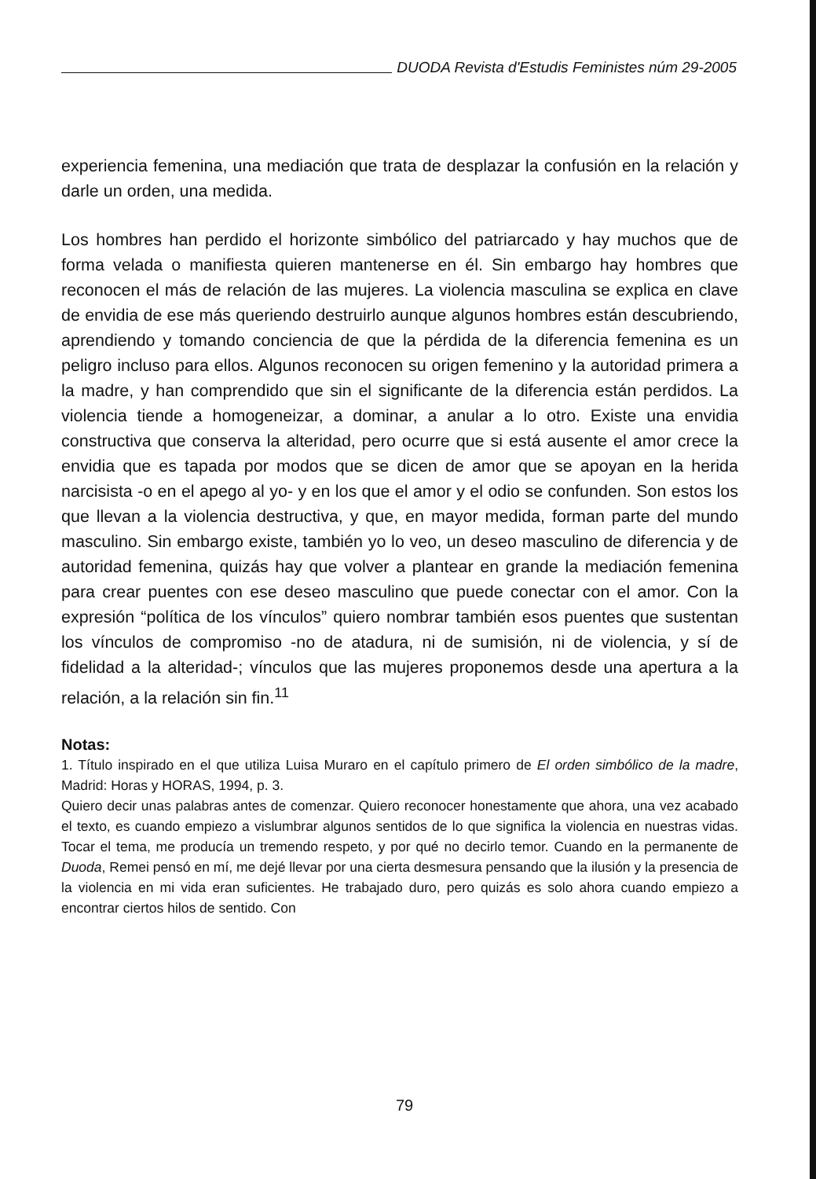DUODA Revista d'Estudis Feministes núm 29-2005
experiencia femenina, una mediación que trata de desplazar la confusión en la relación y darle un orden, una medida.
Los hombres han perdido el horizonte simbólico del patriarcado y hay muchos que de forma velada o manifiesta quieren mantenerse en él. Sin embargo hay hombres que reconocen el más de relación de las mujeres. La violencia masculina se explica en clave de envidia de ese más queriendo destruirlo aunque algunos hombres están descubriendo, aprendiendo y tomando conciencia de que la pérdida de la diferencia femenina es un peligro incluso para ellos. Algunos reconocen su origen femenino y la autoridad primera a la madre, y han comprendido que sin el significante de la diferencia están perdidos. La violencia tiende a homogeneizar, a dominar, a anular a lo otro. Existe una envidia constructiva que conserva la alteridad, pero ocurre que si está ausente el amor crece la envidia que es tapada por modos que se dicen de amor que se apoyan en la herida narcisista -o en el apego al yo- y en los que el amor y el odio se confunden. Son estos los que llevan a la violencia destructiva, y que, en mayor medida, forman parte del mundo masculino. Sin embargo existe, también yo lo veo, un deseo masculino de diferencia y de autoridad femenina, quizás hay que volver a plantear en grande la mediación femenina para crear puentes con ese deseo masculino que puede conectar con el amor. Con la expresión “política de los vínculos” quiero nombrar también esos puentes que sustentan los vínculos de compromiso -no de atadura, ni de sumisión, ni de violencia, y sí de fidelidad a la alteridad-; vínculos que las mujeres proponemos desde una apertura a la relación, a la relación sin fin.<sup>11</sup>
Notas:
1. Título inspirado en el que utiliza Luisa Muraro en el capítulo primero de El orden simbólico de la madre, Madrid: Horas y HORAS, 1994, p. 3.
Quiero decir unas palabras antes de comenzar. Quiero reconocer honestamente que ahora, una vez acabado el texto, es cuando empiezo a vislumbrar algunos sentidos de lo que significa la violencia en nuestras vidas. Tocar el tema, me producía un tremendo respeto, y por qué no decirlo temor. Cuando en la permanente de Duoda, Remei pensó en mí, me dejé llevar por una cierta desmesura pensando que la ilusión y la presencia de la violencia en mi vida eran suficientes. He trabajado duro, pero quizás es solo ahora cuando empiezo a encontrar ciertos hilos de sentido. Con
79